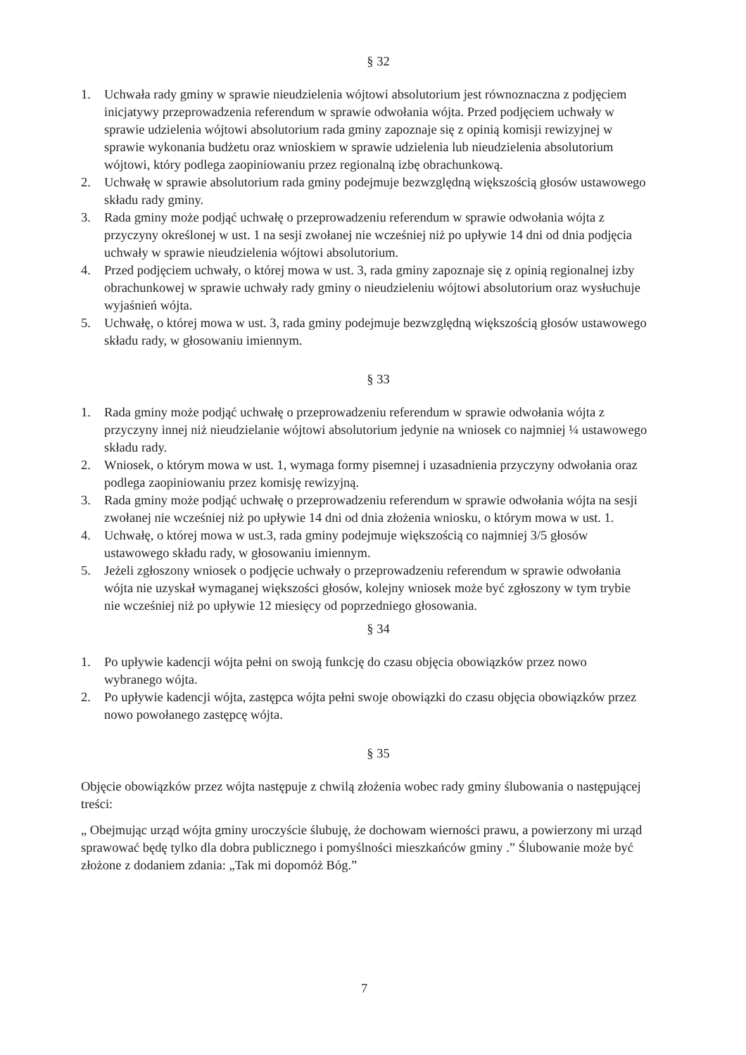§ 32
1. Uchwała rady gminy w sprawie nieudzielenia wójtowi absolutorium jest równoznaczna z podjęciem inicjatywy przeprowadzenia referendum w sprawie odwołania wójta. Przed podjęciem uchwały w sprawie udzielenia wójtowi absolutorium rada gminy zapoznaje się z opinią komisji rewizyjnej w sprawie wykonania budżetu oraz wnioskiem w sprawie udzielenia lub nieudzielenia absolutorium wójtowi, który podlega zaopiniowaniu przez regionalną izbę obrachunkową.
2. Uchwałę w sprawie absolutorium rada gminy podejmuje bezwzględną większością głosów ustawowego składu rady gminy.
3. Rada gminy może podjąć uchwałę o przeprowadzeniu referendum w sprawie odwołania wójta z przyczyny określonej w ust. 1 na sesji zwołanej nie wcześniej niż po upływie 14 dni od dnia podjęcia uchwały w sprawie nieudzielenia wójtowi absolutorium.
4. Przed podjęciem uchwały, o której mowa w ust. 3, rada gminy zapoznaje się z opinią regionalnej izby obrachunkowej w sprawie uchwały rady gminy o nieudzieleniu wójtowi absolutorium oraz wysłuchuje wyjaśnień wójta.
5. Uchwałę, o której mowa w ust. 3, rada gminy podejmuje bezwzględną większością głosów ustawowego składu rady, w głosowaniu imiennym.
§ 33
1. Rada gminy może podjąć uchwałę o przeprowadzeniu referendum w sprawie odwołania wójta z przyczyny innej niż nieudzielanie wójtowi absolutorium jedynie na wniosek co najmniej ¼ ustawowego składu rady.
2. Wniosek, o którym mowa w ust. 1, wymaga formy pisemnej i uzasadnienia przyczyny odwołania oraz podlega zaopiniowaniu przez komisję rewizyjną.
3. Rada gminy może podjąć uchwałę o przeprowadzeniu referendum w sprawie odwołania wójta na sesji zwołanej nie wcześniej niż po upływie 14 dni od dnia złożenia wniosku, o którym mowa w ust. 1.
4. Uchwałę, o której mowa w ust.3, rada gminy podejmuje większością co najmniej 3/5 głosów ustawowego składu rady, w głosowaniu imiennym.
5. Jeżeli zgłoszony wniosek o podjęcie uchwały o przeprowadzeniu referendum w sprawie odwołania wójta nie uzyskał wymaganej większości głosów, kolejny wniosek może być zgłoszony w tym trybie nie wcześniej niż po upływie 12 miesięcy od poprzedniego głosowania.
§ 34
1. Po upływie kadencji wójta pełni on swoją funkcję do czasu objęcia obowiązków przez nowo wybranego wójta.
2. Po upływie kadencji wójta, zastępca wójta pełni swoje obowiązki do czasu objęcia obowiązków przez nowo powołanego zastępcę wójta.
§ 35
Objęcie obowiązków przez wójta następuje z chwilą złożenia wobec rady gminy ślubowania o następującej treści:
„ Obejmując urząd wójta gminy uroczyście ślubuję, że dochowam wierności prawu, a powierzony mi urząd sprawować będę tylko dla dobra publicznego i pomyślności mieszkańców gminy .” Ślubowanie może być złożone z dodaniem zdania: „Tak mi dopomóż Bóg.”
7